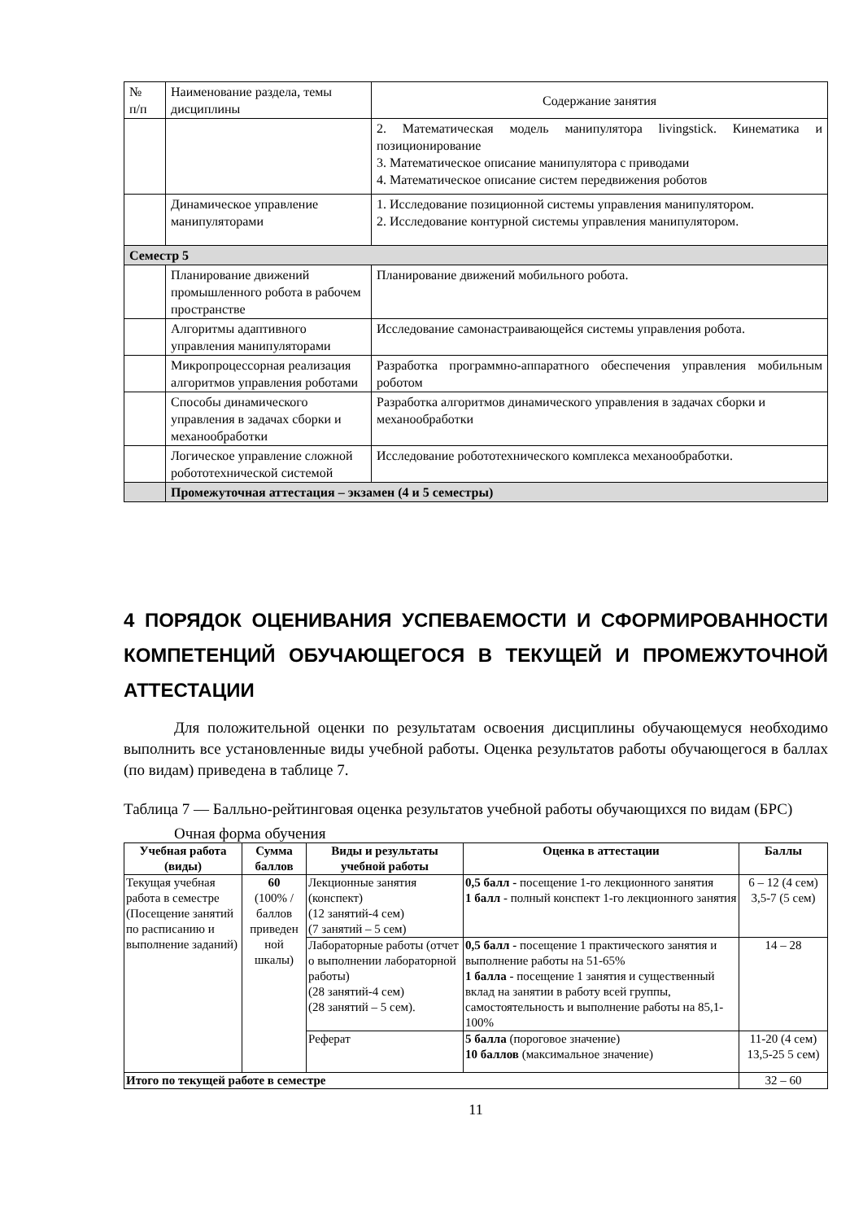| № п/п | Наименование раздела, темы дисциплины | Содержание занятия |
| | | 2. Математическая модель манипулятора livingstick. Кинематика и позиционирование 3. Математическое описание манипулятора с приводами 4. Математическое описание систем передвижения роботов |
| | Динамическое управление манипуляторами | 1. Исследование позиционной системы управления манипулятором. 2. Исследование контурной системы управления манипулятором. |
| Семестр 5 | | |
| | Планирование движений промышленного робота в рабочем пространстве | Планирование движений мобильного робота. |
| | Алгоритмы адаптивного управления манипуляторами | Исследование самонастраивающейся системы управления робота. |
| | Микропроцессорная реализация алгоритмов управления роботами | Разработка программно-аппаратного обеспечения управления мобильным роботом |
| | Способы динамического управления в задачах сборки и механообработки | Разработка алгоритмов динамического управления в задачах сборки и механообработки |
| | Логическое управление сложной робототехнической системой | Исследование робототехнического комплекса механообработки. |
| | Промежуточная аттестация – экзамен (4 и 5 семестры) | |
4 ПОРЯДОК ОЦЕНИВАНИЯ УСПЕВАЕМОСТИ И СФОРМИРОВАННОСТИ КОМПЕТЕНЦИЙ ОБУЧАЮЩЕГОСЯ В ТЕКУЩЕЙ И ПРОМЕЖУТОЧНОЙ АТТЕСТАЦИИ
Для положительной оценки по результатам освоения дисциплины обучающемуся необходимо выполнить все установленные виды учебной работы. Оценка результатов работы обучающегося в баллах (по видам) приведена в таблице 7.
Таблица 7 — Балльно-рейтинговая оценка результатов учебной работы обучающихся по видам (БРС)
Очная форма обучения
| Учебная работа (виды) | Сумма баллов | Виды и результаты учебной работы | Оценка в аттестации | Баллы |
| --- | --- | --- | --- | --- |
| Текущая учебная работа в семестре (Посещение занятий по расписанию и выполнение заданий) | 60 (100% /баллов приведен ной шкалы) | Лекционные занятия (конспект) (12 занятий-4 сем) (7 занятий – 5 сем) | 0,5 балл - посещение 1-го лекционного занятия 1 балл - полный конспект 1-го лекционного занятия | 6 – 12 (4 сем) 3,5-7 (5 сем) |
| | | Лабораторные работы (отчет о выполнении лабораторной работы) (28 занятий-4 сем) (28 занятий – 5 сем). | 0,5 балл - посещение 1 практического занятия и выполнение работы на 51-65% 1 балла - посещение 1 занятия и существенный вклад на занятии в работу всей группы, самостоятельность и выполнение работы на 85,1-100% | 14 – 28 |
| | | Реферат | 5 балла (пороговое значение) 10 баллов (максимальное значение) | 11-20 (4 сем) 13,5-25 5 сем) |
| Итого по текущей работе в семестре | | | | 32 – 60 |
11